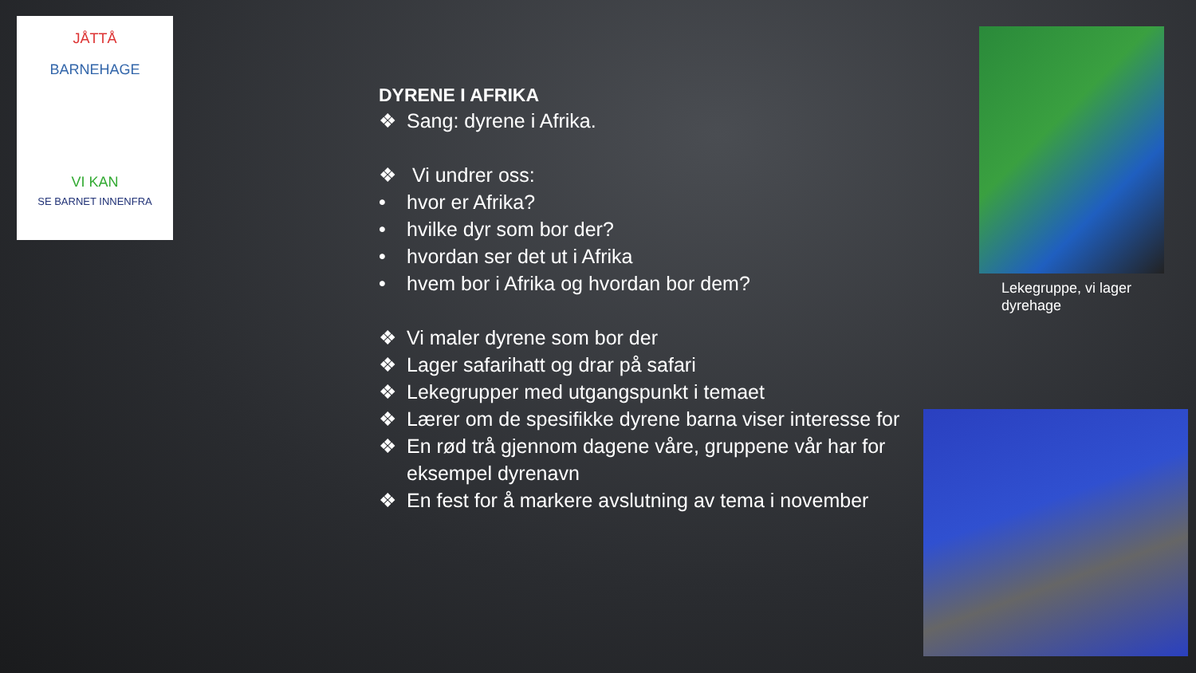JÅTTÅ
BARNEHAGE
VI KAN
SE BARNET INNENFRA
DYRENE I AFRIKA
❖ Sang: dyrene i Afrika.
❖ Vi undrer oss:
• hvor er Afrika?
• hvilke dyr som bor der?
• hvordan ser det ut i Afrika
• hvem bor i Afrika og hvordan bor dem?
❖ Vi maler dyrene som bor der
❖ Lager safarihatt og drar på safari
❖ Lekegrupper med utgangspunkt i temaet
❖ Lærer om de spesifikke dyrene barna viser interesse for
❖ En rød trå gjennom dagene våre, gruppene vår har for eksempel dyrenavn
❖ En fest for å markere avslutning av tema i november
Lekegruppe, vi lager dyrehage